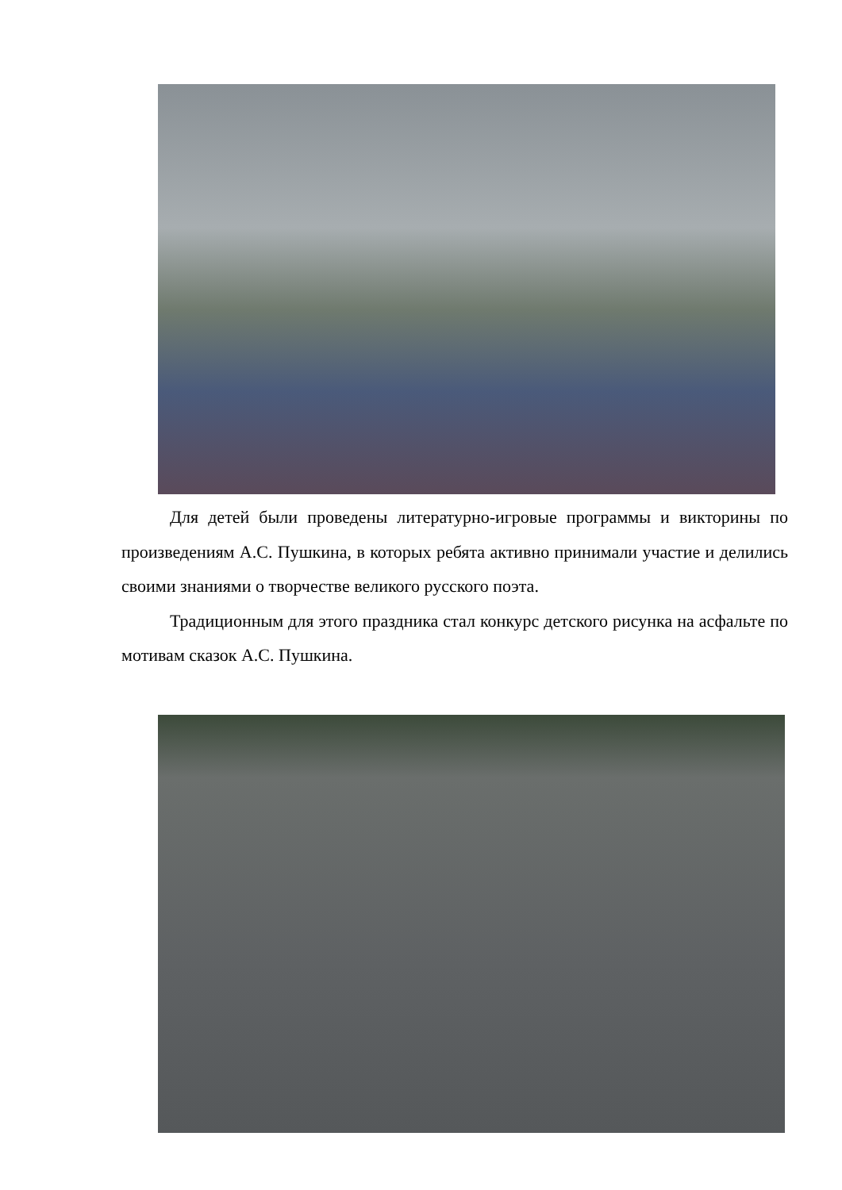Для детей были проведены литературно-игровые программы и викторины по произведениям А.С. Пушкина, в которых ребята активно принимали участие и делились своими знаниями о творчестве великого русского поэта.
Традиционным для этого праздника стал конкурс детского рисунка на асфальте по мотивам сказок А.С. Пушкина.